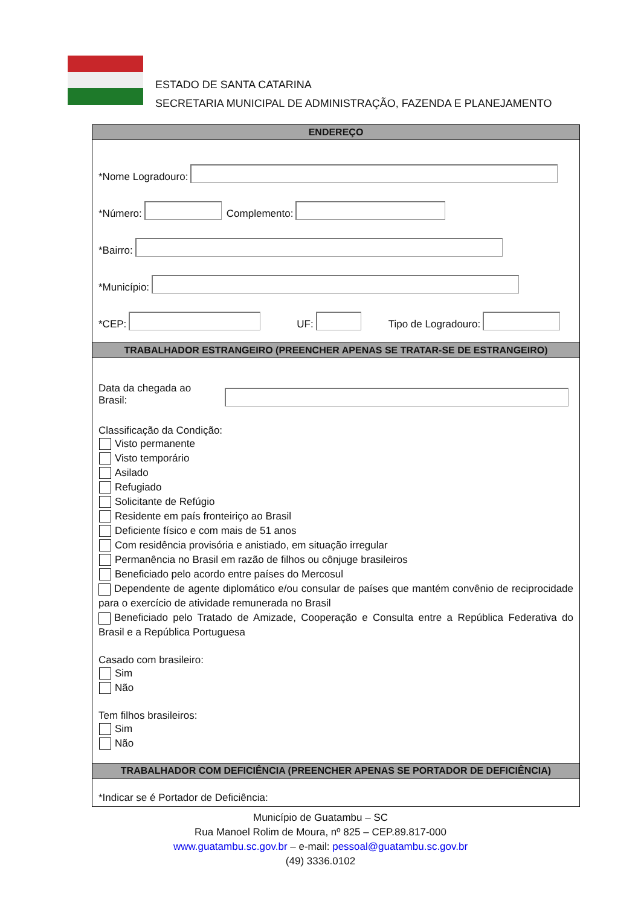ESTADO DE SANTA CATARINA
SECRETARIA MUNICIPAL DE ADMINISTRAÇÃO, FAZENDA E PLANEJAMENTO
ENDEREÇO
*Nome Logradouro:
*Número:
Complemento:
*Bairro:
*Município:
*CEP:
UF:
Tipo de Logradouro:
TRABALHADOR ESTRANGEIRO (PREENCHER APENAS SE TRATAR-SE DE ESTRANGEIRO)
Data da chegada ao Brasil:
Classificação da Condição:
Visto permanente
Visto temporário
Asilado
Refugiado
Solicitante de Refúgio
Residente em país fronteiriço ao Brasil
Deficiente físico e com mais de 51 anos
Com residência provisória e anistiado, em situação irregular
Permanência no Brasil em razão de filhos ou cônjuge brasileiros
Beneficiado pelo acordo entre países do Mercosul
Dependente de agente diplomático e/ou consular de países que mantém convênio de reciprocidade para o exercício de atividade remunerada no Brasil
Beneficiado pelo Tratado de Amizade, Cooperação e Consulta entre a República Federativa do Brasil e a República Portuguesa
Casado com brasileiro:
Sim
Não
Tem filhos brasileiros:
Sim
Não
TRABALHADOR COM DEFICIÊNCIA (PREENCHER APENAS SE PORTADOR DE DEFICIÊNCIA)
*Indicar se é Portador de Deficiência:
Município de Guatambu – SC
Rua Manoel Rolim de Moura, nº 825 – CEP.89.817-000
www.guatambu.sc.gov.br – e-mail: pessoal@guatambu.sc.gov.br
(49) 3336.0102